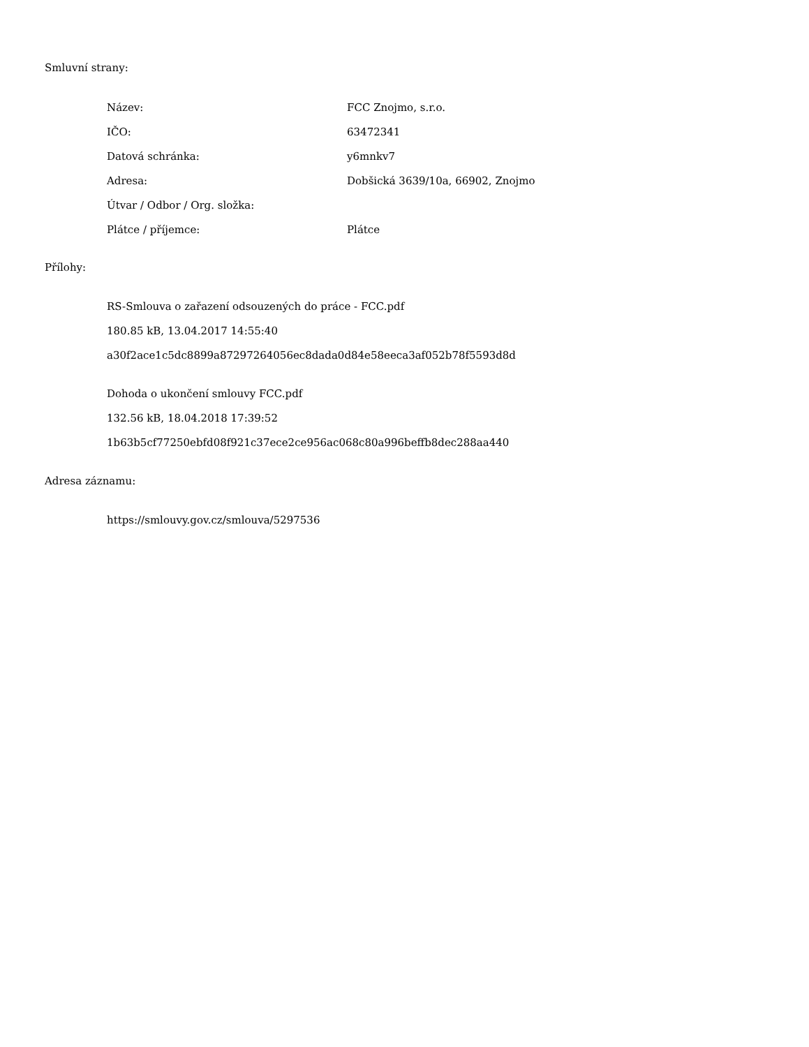Smluvní strany:
| Název: | FCC Znojmo, s.r.o. |
| IČO: | 63472341 |
| Datová schránka: | y6mnkv7 |
| Adresa: | Dobšická 3639/10a, 66902, Znojmo |
| Útvar / Odbor / Org. složka: | |
| Plátce / příjemce: | Plátce |
Přílohy:
RS-Smlouva o zařazení odsouzených do práce - FCC.pdf
180.85 kB, 13.04.2017 14:55:40
a30f2ace1c5dc8899a87297264056ec8dada0d84e58eeca3af052b78f5593d8d
Dohoda o ukončení smlouvy FCC.pdf
132.56 kB, 18.04.2018 17:39:52
1b63b5cf77250ebfd08f921c37ece2ce956ac068c80a996beffb8dec288aa440
Adresa záznamu:
https://smlouvy.gov.cz/smlouva/5297536